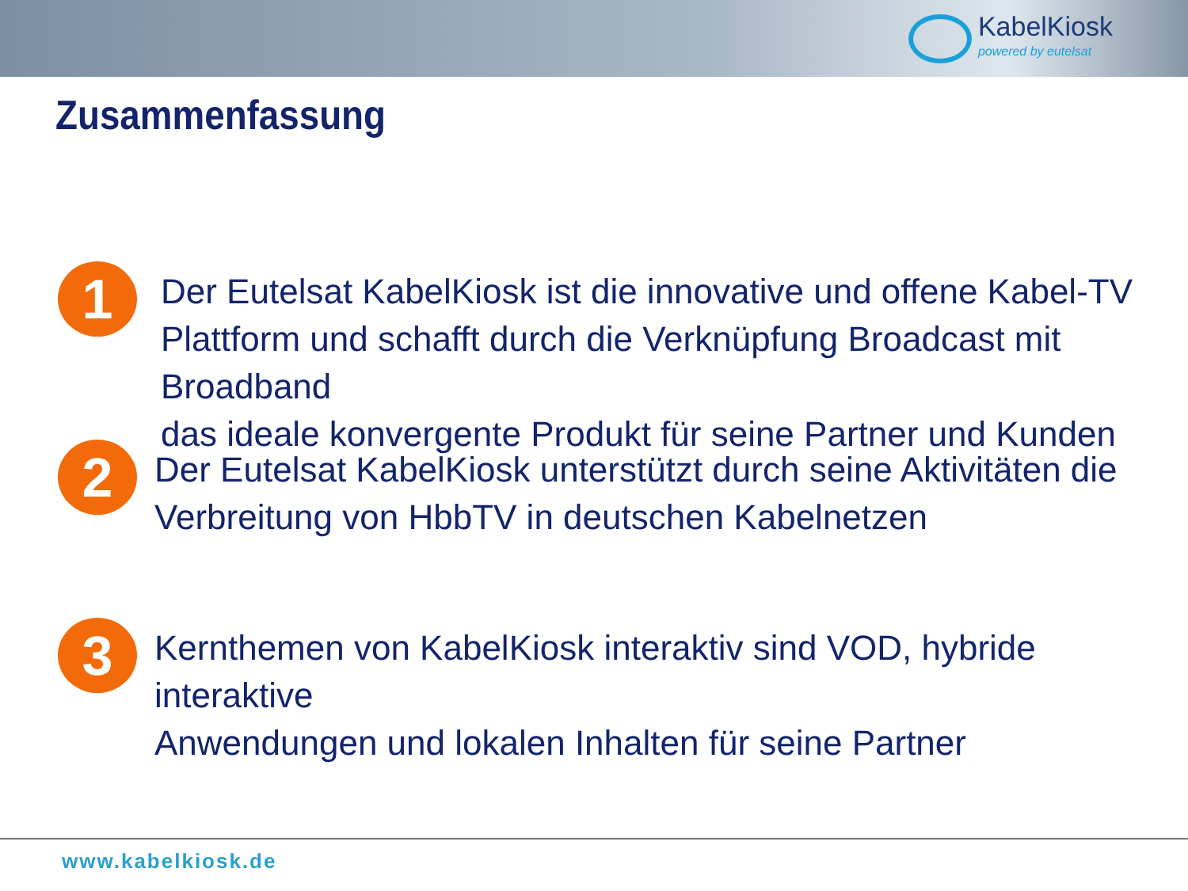KabelKiosk
powered by eutelsat
Zusammenfassung
1
Der Eutelsat KabelKiosk ist die innovative und offene Kabel-TV
Plattform und schafft durch die Verknüpfung Broadcast mit Broadband
das ideale konvergente Produkt für seine Partner und Kunden
2
Der Eutelsat KabelKiosk unterstützt durch seine Aktivitäten die
Verbreitung von HbbTV in deutschen Kabelnetzen
3
Kernthemen von KabelKiosk interaktiv sind VOD, hybride interaktive
Anwendungen und lokalen Inhalten für seine Partner
www.kabelkiosk.de